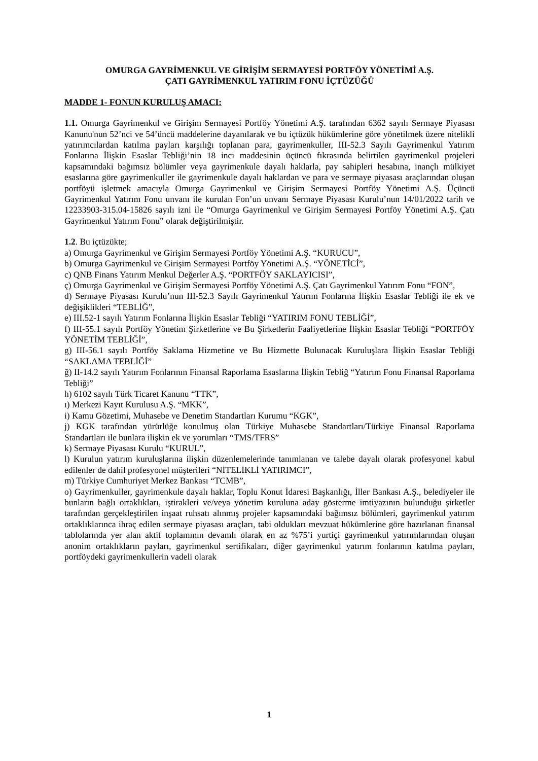OMURGA GAYRİMENKUL VE GİRİŞİM SERMAYESİ PORTFÖY YÖNETİMİ A.Ş.
ÇATI GAYRİMENKUL YATIRIM FONU İÇTÜZÜĞÜ
MADDE 1- FONUN KURULUŞ AMACI:
1.1. Omurga Gayrimenkul ve Girişim Sermayesi Portföy Yönetimi A.Ş. tarafından 6362 sayılı Sermaye Piyasası Kanunu'nun 52’nci ve 54’üncü maddelerine dayanılarak ve bu içtüzük hükümlerine göre yönetilmek üzere nitelikli yatırımcılardan katılma payları karşılığı toplanan para, gayrimenkuller, III-52.3 Sayılı Gayrimenkul Yatırım Fonlarına İlişkin Esaslar Tebliği’nin 18 inci maddesinin üçüncü fıkrasında belirtilen gayrimenkul projeleri kapsamındaki bağımsız bölümler veya gayrimenkule dayalı haklarla, pay sahipleri hesabına, inançlı mülkiyet esaslarına göre gayrimenkuller ile gayrimenkule dayalı haklardan ve para ve sermaye piyasası araçlarından oluşan portföyü işletmek amacıyla Omurga Gayrimenkul ve Girişim Sermayesi Portföy Yönetimi A.Ş. Üçüncü Gayrimenkul Yatırım Fonu unvanı ile kurulan Fon’un unvanı Sermaye Piyasası Kurulu’nun 14/01/2022 tarih ve 12233903-315.04-15826 sayılı izni ile “Omurga Gayrimenkul ve Girişim Sermayesi Portföy Yönetimi A.Ş. Çatı Gayrimenkul Yatırım Fonu” olarak değiştirilmiştir.
1.2. Bu içtüzükte;
a) Omurga Gayrimenkul ve Girişim Sermayesi Portföy Yönetimi A.Ş. “KURUCU”,
b) Omurga Gayrimenkul ve Girişim Sermayesi Portföy Yönetimi A.Ş. “YÖNETİCİ”,
c) QNB Finans Yatırım Menkul Değerler A.Ş. “PORTFÖY SAKLAYICISI”,
ç) Omurga Gayrimenkul ve Girişim Sermayesi Portföy Yönetimi A.Ş. Çatı Gayrimenkul Yatırım Fonu “FON”,
d) Sermaye Piyasası Kurulu’nun III-52.3 Sayılı Gayrimenkul Yatırım Fonlarına İlişkin Esaslar Tebliği ile ek ve değişiklikleri “TEBLİĞ”,
e) III.52-1 sayılı Yatırım Fonlarına İlişkin Esaslar Tebliği “YATIRIM FONU TEBLİĞİ”,
f) III-55.1 sayılı Portföy Yönetim Şirketlerine ve Bu Şirketlerin Faaliyetlerine İlişkin Esaslar Tebliği “PORTFÖY YÖNETİM TEBLİĞİ”,
g) III-56.1 sayılı Portföy Saklama Hizmetine ve Bu Hizmette Bulunacak Kuruluşlara İlişkin Esaslar Tebliği “SAKLAMA TEBLİĞİ”
ğ) II-14.2 sayılı Yatırım Fonlarının Finansal Raporlama Esaslarına İlişkin Tebliğ “Yatırım Fonu Finansal Raporlama Tebliği”
h) 6102 sayılı Türk Ticaret Kanunu “TTK”,
ı) Merkezi Kayıt Kurulusu A.Ş. “MKK”,
i) Kamu Gözetimi, Muhasebe ve Denetim Standartları Kurumu “KGK”,
j) KGK tarafından yürürlüğe konulmuş olan Türkiye Muhasebe Standartları/Türkiye Finansal Raporlama Standartları ile bunlara ilişkin ek ve yorumları “TMS/TFRS”
k) Sermaye Piyasası Kurulu “KURUL”,
l) Kurulun yatırım kuruluşlarına ilişkin düzenlemelerinde tanımlanan ve talebe dayalı olarak profesyonel kabul edilenler de dahil profesyonel müşterileri “NİTELİKLİ YATIRIMCI”,
m) Türkiye Cumhuriyet Merkez Bankası “TCMB”,
o) Gayrimenkuller, gayrimenkule dayalı haklar, Toplu Konut İdaresi Başkanlığı, İller Bankası A.Ş., belediyeler ile bunların bağlı ortaklıkları, iştirakleri ve/veya yönetim kuruluna aday gösterme imtiyazının bulunduğu şirketler tarafından gerçekleştirilen inşaat ruhsatı alınmış projeler kapsamındaki bağımsız bölümleri, gayrimenkul yatırım ortaklıklarınca ihraç edilen sermaye piyasası araçları, tabi oldukları mevzuat hükümlerine göre hazırlanan finansal tablolarında yer alan aktif toplamının devamlı olarak en az %75’i yurtiçi gayrimenkul yatırımlarından oluşan anonim ortaklıkların payları, gayrimenkul sertifikaları, diğer gayrimenkul yatırım fonlarının katılma payları, portföydeki gayrimenkullerin vadeli olarak
1